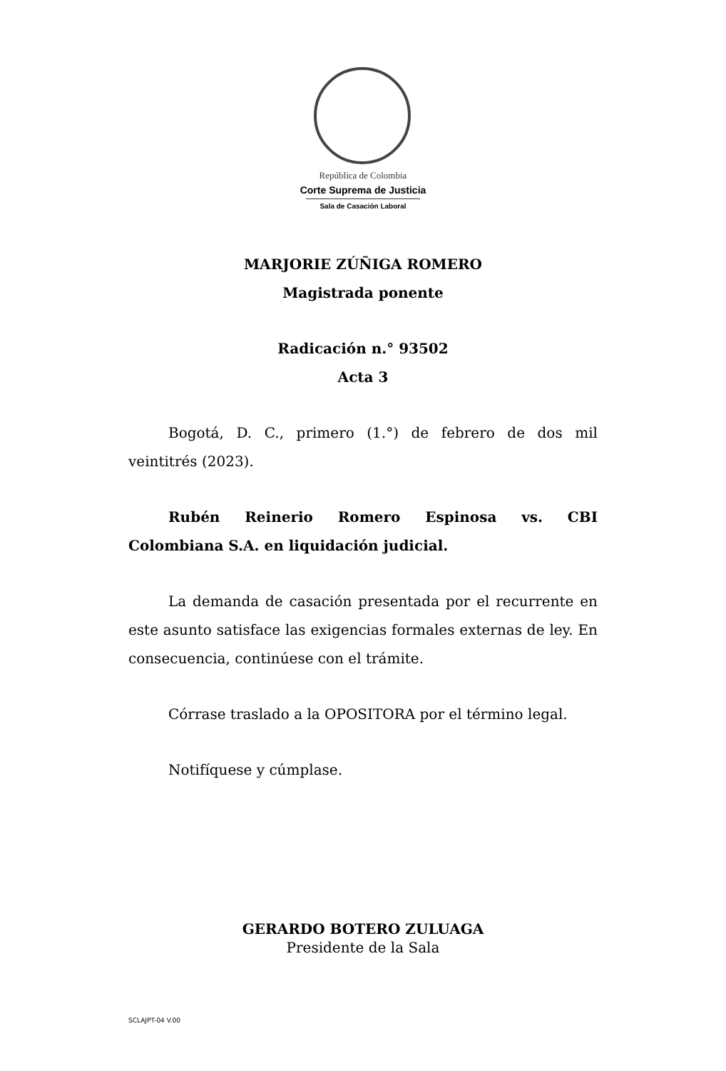República de Colombia
Corte Suprema de Justicia
Sala de Casación Laboral
MARJORIE ZÚÑIGA ROMERO
Magistrada ponente
Radicación n.° 93502
Acta 3
Bogotá, D. C., primero (1.°) de febrero de dos mil veintitrés (2023).
Rubén Reinerio Romero Espinosa vs. CBI Colombiana S.A. en liquidación judicial.
La demanda de casación presentada por el recurrente en este asunto satisface las exigencias formales externas de ley. En consecuencia, continúese con el trámite.
Córrase traslado a la OPOSITORA por el término legal.
Notifíquese y cúmplase.
GERARDO BOTERO ZULUAGA
Presidente de la Sala
SCLAJPT-04 V.00